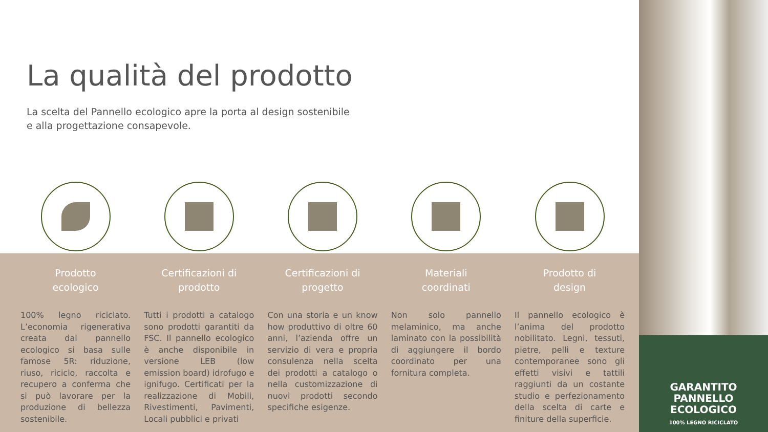GARANTITO
PANNELLO
ECOLOGICO
100% LEGNO RICICLATO
La qualità del prodotto
La scelta del Pannello ecologico apre la porta al design sostenibile e alla progettazione consapevole.
Prodotto
ecologico
100% legno riciclato. L’economia rigenerativa creata dal pannello ecologico si basa sulle famose 5R: riduzione, riuso, riciclo, raccolta e recupero a conferma che si può lavorare per la produzione di bellezza sostenibile.
Certificazioni di
prodotto
Tutti i prodotti a catalogo sono prodotti garantiti da FSC. Il pannello ecologico è anche disponibile in versione LEB (low emission board) idrofugo e ignifugo. Certificati per la realizzazione di Mobili, Rivestimenti, Pavimenti, Locali pubblici e privati
Certificazioni di
progetto
Con una storia e un know how produttivo di oltre 60 anni, l’azienda offre un servizio di vera e propria consulenza nella scelta dei prodotti a catalogo o nella customizzazione di nuovi prodotti secondo specifiche esigenze.
Materiali
coordinati
Non solo pannello melaminico, ma anche laminato con la possibilità di aggiungere il bordo coordinato per una fornitura completa.
Prodotto di
design
Il pannello ecologico è l’anima del prodotto nobilitato. Legni, tessuti, pietre, pelli e texture contemporanee sono gli effetti visivi e tattili raggiunti da un costante studio e perfezionamento della scelta di carte e finiture della superficie.